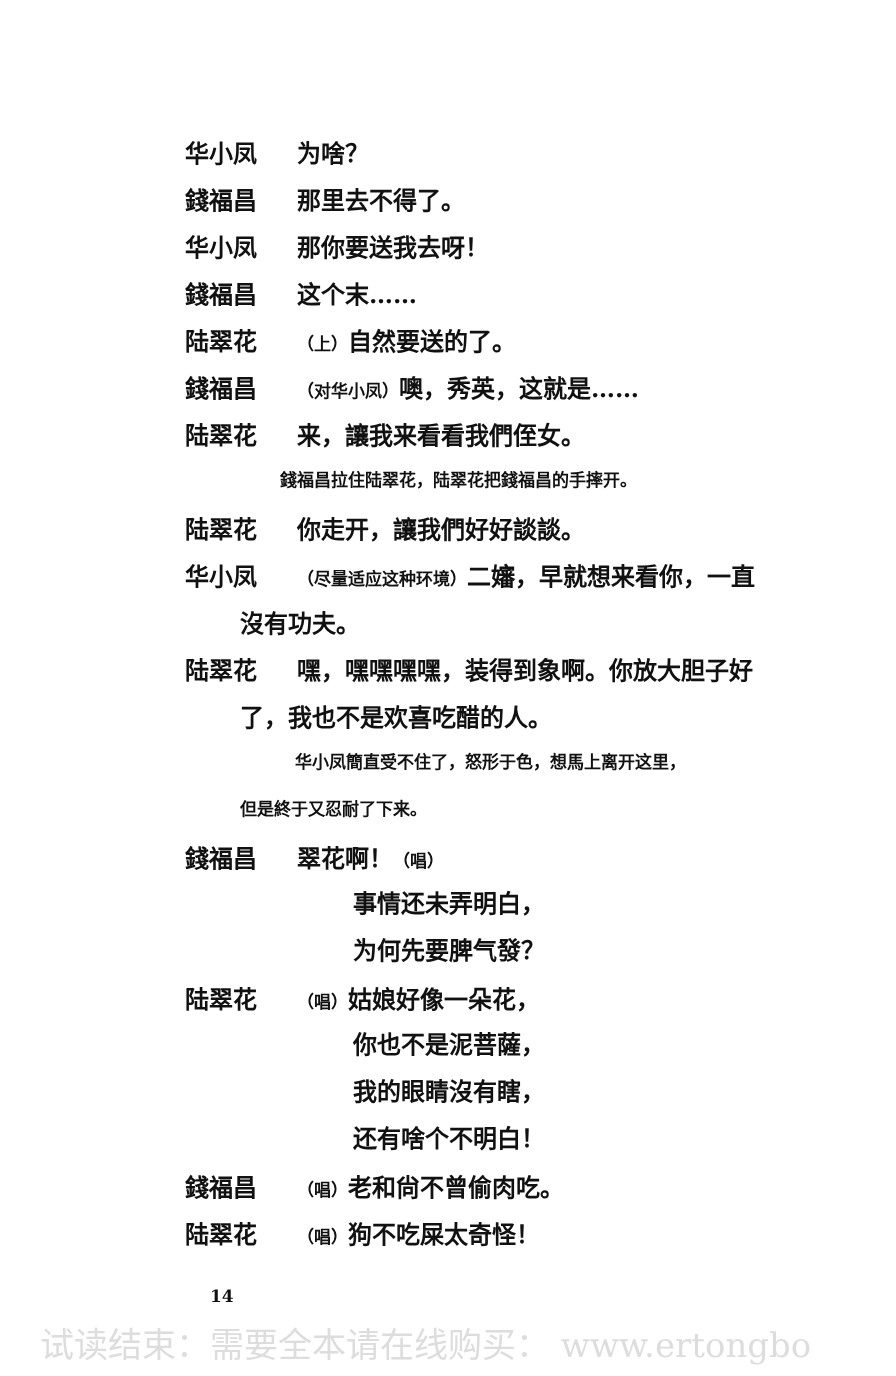华小凤 为啥？
錢福昌 那里去不得了。
华小凤 那你要送我去呀！
錢福昌 这个末……
陆翠花 （上）自然要送的了。
錢福昌 （对华小凤）噢，秀英，这就是……
陆翠花 来，讓我来看看我們侄女。
錢福昌拉住陆翠花，陆翠花把錢福昌的手摔开。
陆翠花 你走开，讓我們好好談談。
华小凤 （尽量适应这种环境）二嬸，早就想来看你，一直
沒有功夫。
陆翠花 嘿，嘿嘿嘿嘿，装得到象啊。你放大胆子好
了，我也不是欢喜吃醋的人。
华小凤簡直受不住了，怒形于色，想馬上离开这里，
但是終于又忍耐了下来。
錢福昌 翠花啊！（唱）
事情还未弄明白，
为何先要脾气發？
陆翠花 （唱）姑娘好像一朵花，
你也不是泥菩薩，
我的眼睛沒有瞎，
还有啥个不明白！
錢福昌 （唱）老和尙不曾偷肉吃。
陆翠花 （唱）狗不吃屎太奇怪！
14
试读结束：需要全本请在线购买： www.ertongbo